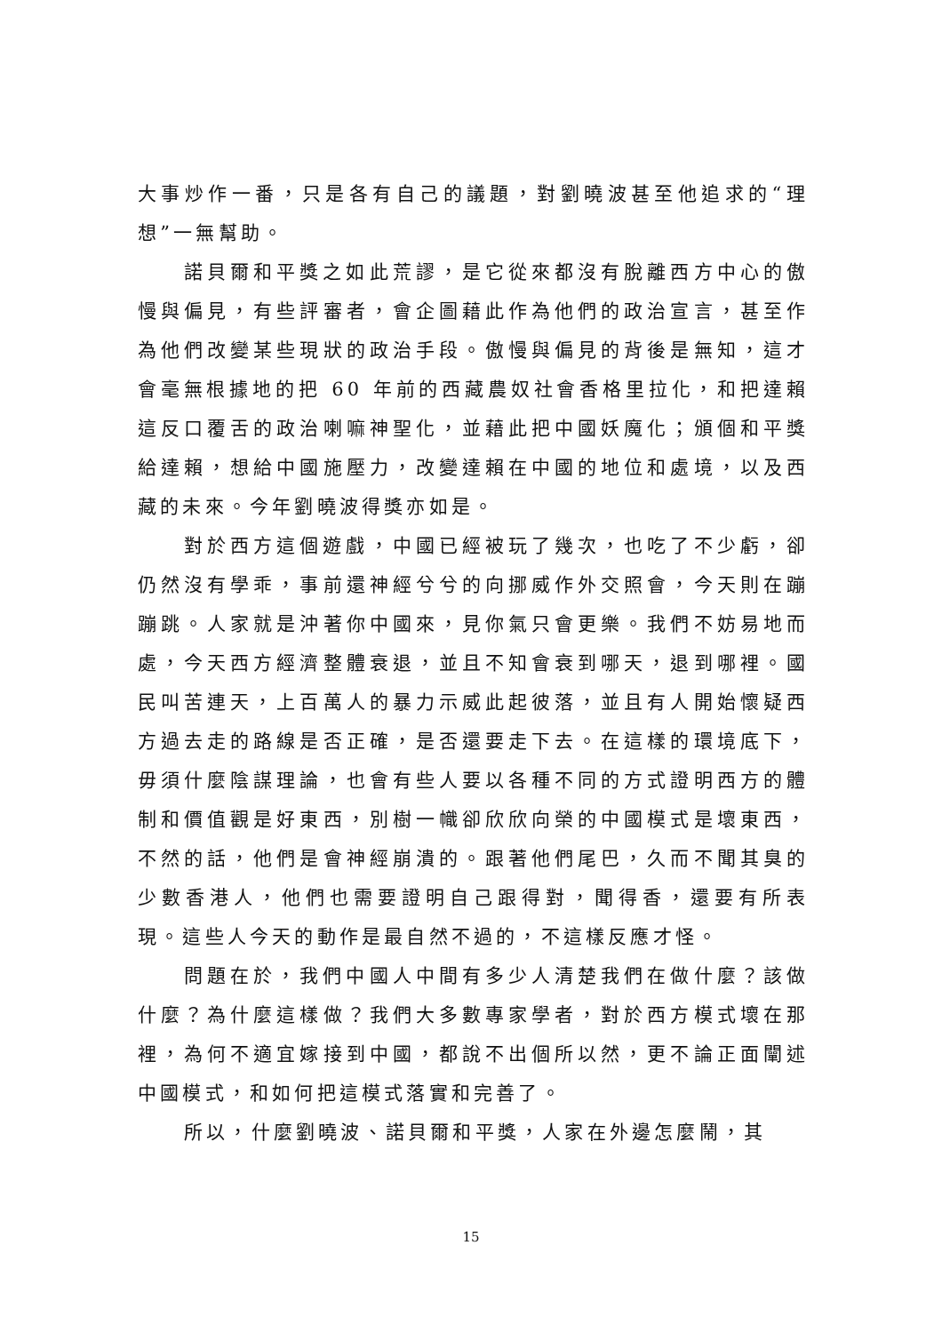大事炒作一番，只是各有自己的議題，對劉曉波甚至他追求的“理想”一無幫助。
諾貝爾和平獎之如此荒謬，是它從來都沒有脫離西方中心的傲慢與偏見，有些評審者，會企圖藉此作為他們的政治宣言，甚至作為他們改變某些現狀的政治手段。傲慢與偏見的背後是無知，這才會毫無根據地的把 60 年前的西藏農奴社會香格里拉化，和把達賴這反口覆舌的政治喇嘛神聖化，並藉此把中國妖魔化；頒個和平獎給達賴，想給中國施壓力，改變達賴在中國的地位和處境，以及西藏的未來。今年劉曉波得獎亦如是。
對於西方這個遊戲，中國已經被玩了幾次，也吃了不少虧，卻仍然沒有學乖，事前還神經兮兮的向挪威作外交照會，今天則在蹦蹦跳。人家就是沖著你中國來，見你氣只會更樂。我們不妨易地而處，今天西方經濟整體衰退，並且不知會衰到哪天，退到哪裡。國民叫苦連天，上百萬人的暴力示威此起彼落，並且有人開始懷疑西方過去走的路線是否正確，是否還要走下去。在這樣的環境底下，毋須什麼陰謀理論，也會有些人要以各種不同的方式證明西方的體制和價值觀是好東西，別樹一幟卻欣欣向榮的中國模式是壞東西，不然的話，他們是會神經崩潰的。跟著他們尾巴，久而不聞其臭的少數香港人，他們也需要證明自己跟得對，聞得香，還要有所表現。這些人今天的動作是最自然不過的，不這樣反應才怪。
問題在於，我們中國人中間有多少人清楚我們在做什麼？該做什麼？為什麼這樣做？我們大多數專家學者，對於西方模式壞在那裡，為何不適宜嫁接到中國，都說不出個所以然，更不論正面闡述中國模式，和如何把這模式落實和完善了。
所以，什麼劉曉波、諾貝爾和平獎，人家在外邊怎麼鬧，其
15